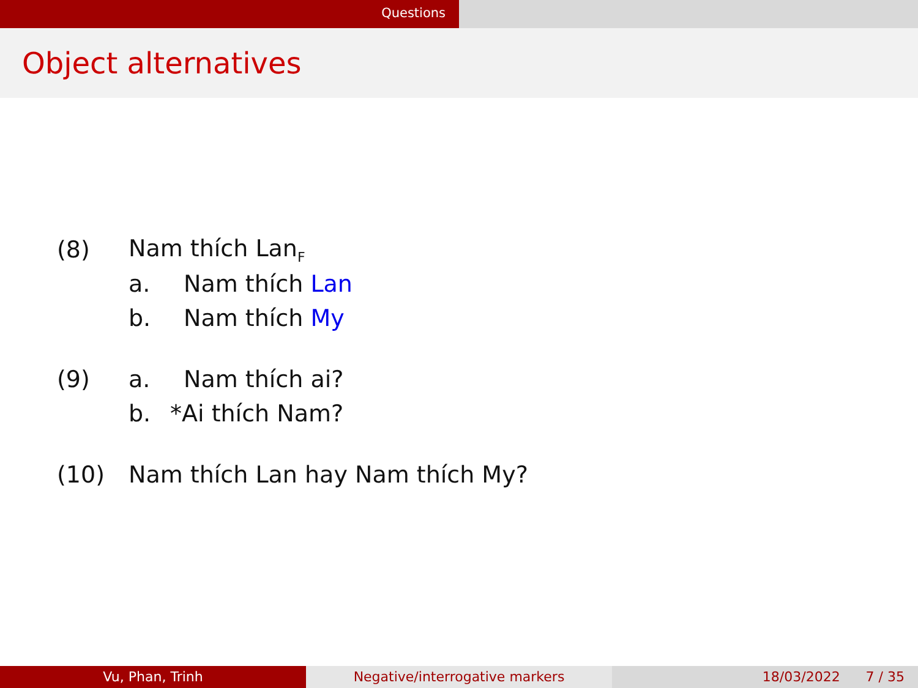Questions
Object alternatives
(8) Nam thích Lan<sub>F</sub>
a. Nam thích Lan
b. Nam thích My
(9) a. Nam thích ai?
b. *Ai thích Nam?
(10) Nam thích Lan hay Nam thích My?
Vu, Phan, Trinh Negative/interrogative markers 18/03/2022 7 / 35